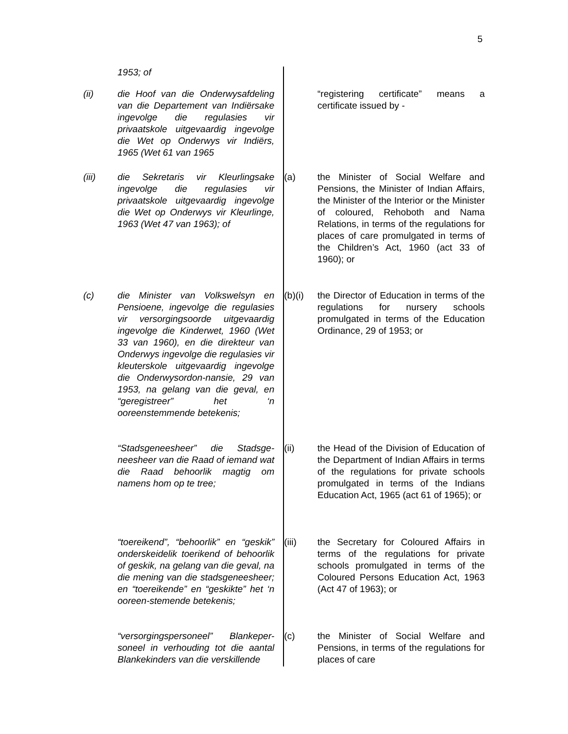5
1953; of
(ii) die Hoof van die Onderwysafdeling van die Departement van Indiërsake ingevolge die regulasies vir privaatskole uitgevaardig ingevolge die Wet op Onderwys vir Indiërs, 1965 (Wet 61 van 1965
“registering certificate” means a certificate issued by -
(iii) die Sekretaris vir Kleurlingsake ingevolge die regulasies vir privaatskole uitgevaardig ingevolge die Wet op Onderwys vir Kleurlinge, 1963 (Wet 47 van 1963); of
(a) the Minister of Social Welfare and Pensions, the Minister of Indian Affairs, the Minister of the Interior or the Minister of coloured, Rehoboth and Nama Relations, in terms of the regulations for places of care promulgated in terms of the Children’s Act, 1960 (act 33 of 1960); or
(c) die Minister van Volkswelsyn en Pensioene, ingevolge die regulasies vir versorgingsoorde uitgevaardig ingevolge die Kinderwet, 1960 (Wet 33 van 1960), en die direkteur van Onderwys ingevolge die regulasies vir kleuterskole uitgevaardig ingevolge die Onderwysordon-nansie, 29 van 1953, na gelang van die geval, en “geregistreer” het ‘n ooreenstemmende betekenis;
(b)(i) the Director of Education in terms of the regulations for nursery schools promulgated in terms of the Education Ordinance, 29 of 1953; or
“Stadsgeneesheer” die Stadsge-neesheer van die Raad of iemand wat die Raad behoorlik magtig om namens hom op te tree;
(ii) the Head of the Division of Education of the Department of Indian Affairs in terms of the regulations for private schools promulgated in terms of the Indians Education Act, 1965 (act 61 of 1965); or
“toereikend”, “behoorlik” en “geskik” onderskeidelik toerikend of behoorlik of geskik, na gelang van die geval, na die mening van die stadsgeneesheer; en “toereikende” en “geskikte” het ‘n ooreen-stemende betekenis;
(iii) the Secretary for Coloured Affairs in terms of the regulations for private schools promulgated in terms of the Coloured Persons Education Act, 1963 (Act 47 of 1963); or
“versorgingspersoneel” Blankeper-soneel in verhouding tot die aantal Blankekinders van die verskillende
(c) the Minister of Social Welfare and Pensions, in terms of the regulations for places of care